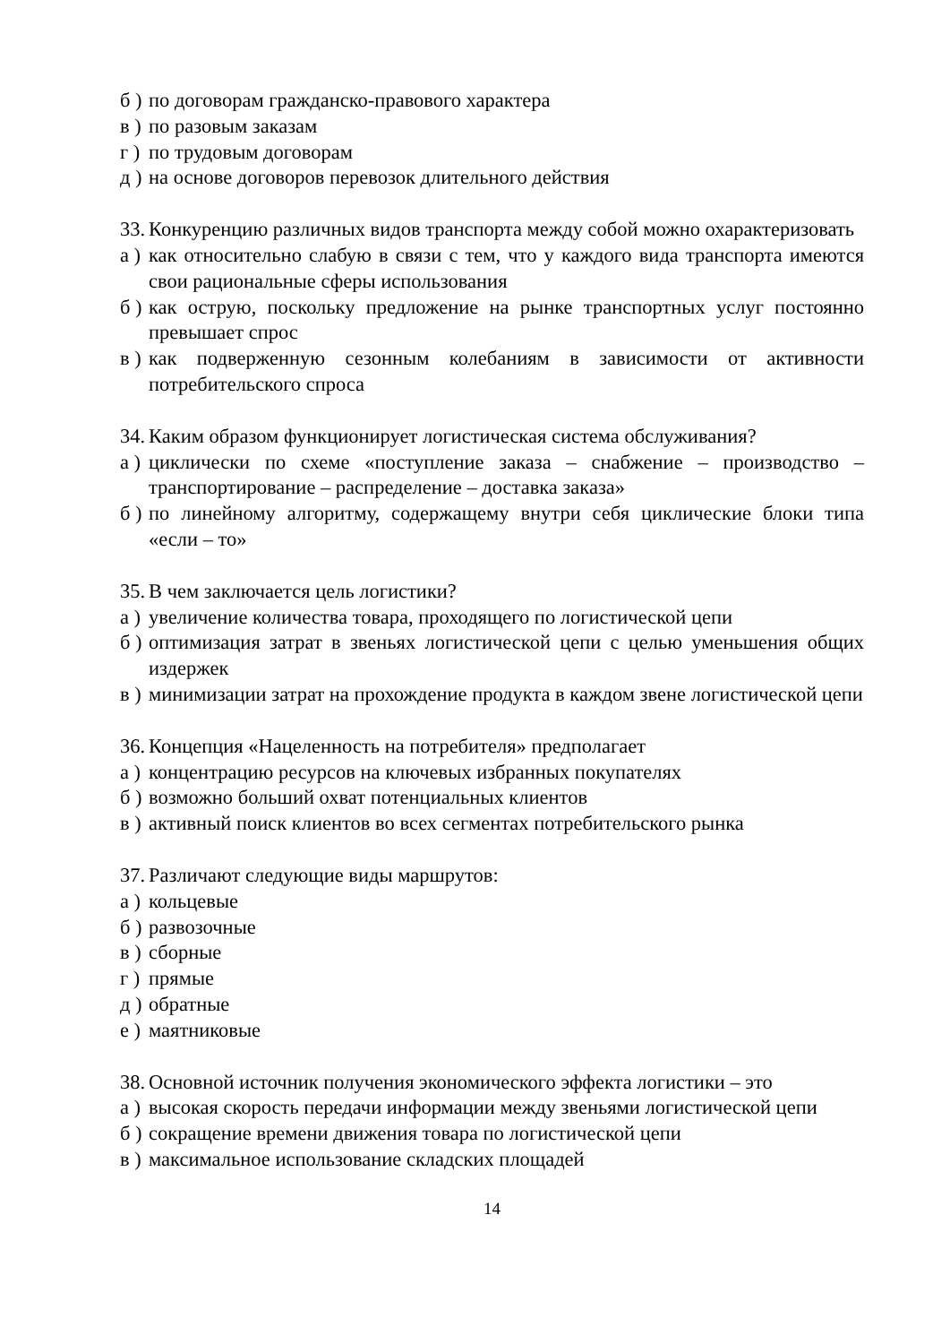б ) по договорам гражданско-правового характера
в ) по разовым заказам
г ) по трудовым договорам
д ) на основе договоров перевозок длительного действия
33. Конкуренцию различных видов транспорта между собой можно охарактеризовать
а ) как относительно слабую в связи с тем, что у каждого вида транспорта имеются свои рациональные сферы использования
б ) как острую, поскольку предложение на рынке транспортных услуг постоянно превышает спрос
в ) как подверженную сезонным колебаниям в зависимости от активности потребительского спроса
34. Каким образом функционирует логистическая система обслуживания?
а ) циклически по схеме «поступление заказа – снабжение – производство – транспортирование – распределение – доставка заказа»
б ) по линейному алгоритму, содержащему внутри себя циклические блоки типа «если – то»
35. В чем заключается цель логистики?
а ) увеличение количества товара, проходящего по логистической цепи
б ) оптимизация затрат в звеньях логистической цепи с целью уменьшения общих издержек
в ) минимизации затрат на прохождение продукта в каждом звене логистической цепи
36. Концепция «Нацеленность на потребителя» предполагает
а ) концентрацию ресурсов на ключевых избранных покупателях
б ) возможно больший охват потенциальных клиентов
в ) активный поиск клиентов во всех сегментах потребительского рынка
37. Различают следующие виды маршрутов:
а ) кольцевые
б ) развозочные
в ) сборные
г ) прямые
д ) обратные
е ) маятниковые
38. Основной источник получения экономического эффекта логистики – это
а ) высокая скорость передачи информации между звеньями логистической цепи
б ) сокращение времени движения товара по логистической цепи
в ) максимальное использование складских площадей
14